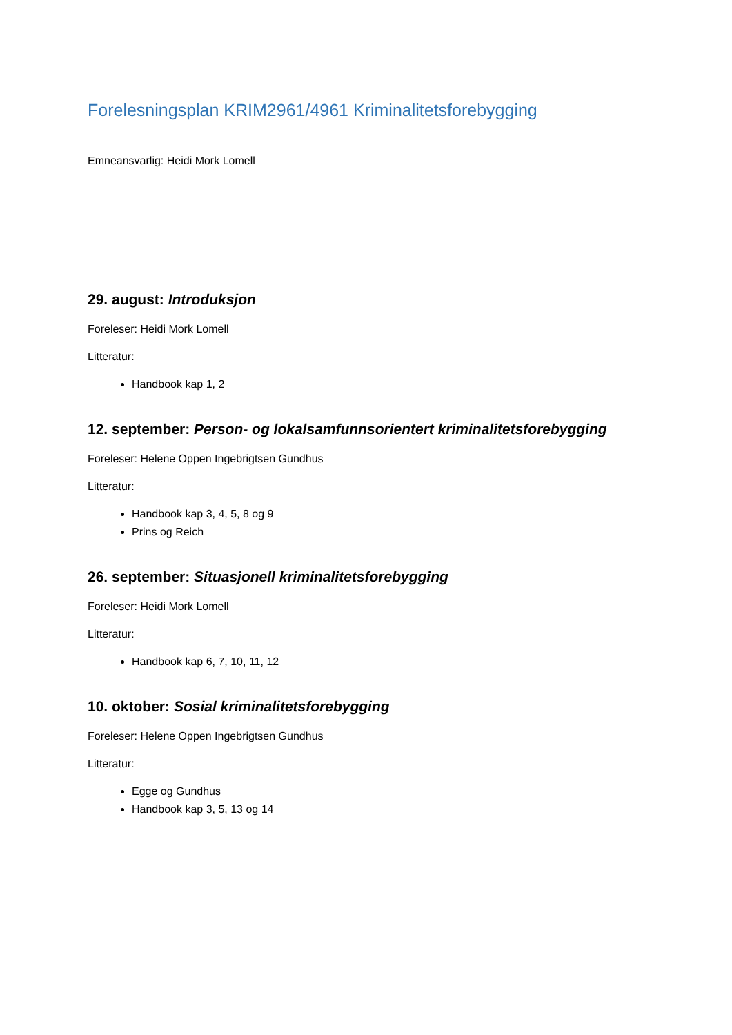Forelesningsplan KRIM2961/4961 Kriminalitetsforebygging
Emneansvarlig: Heidi Mork Lomell
29. august: Introduksjon
Foreleser: Heidi Mork Lomell
Litteratur:
Handbook kap 1, 2
12. september: Person- og lokalsamfunnsorientert kriminalitetsforebygging
Foreleser: Helene Oppen Ingebrigtsen Gundhus
Litteratur:
Handbook kap 3, 4, 5, 8 og 9
Prins og Reich
26. september: Situasjonell kriminalitetsforebygging
Foreleser: Heidi Mork Lomell
Litteratur:
Handbook kap 6, 7, 10, 11, 12
10. oktober: Sosial kriminalitetsforebygging
Foreleser: Helene Oppen Ingebrigtsen Gundhus
Litteratur:
Egge og Gundhus
Handbook kap 3, 5, 13 og 14